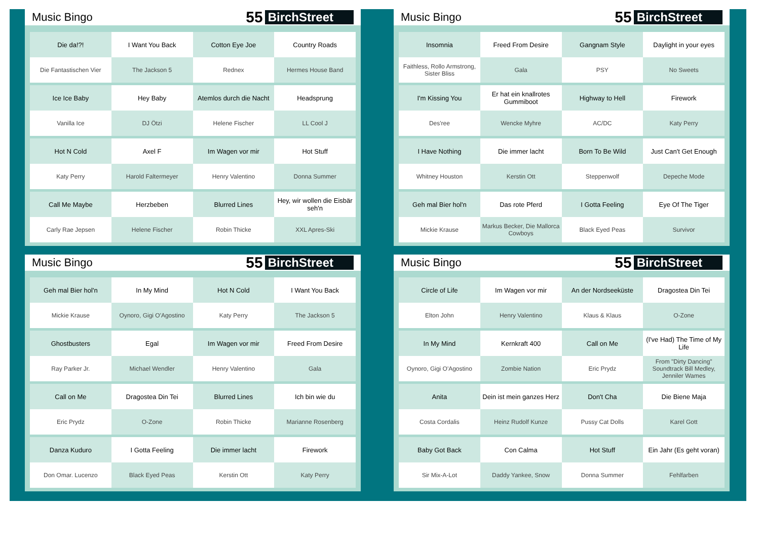Music Bingo
55 BirchStreet
| Die da!?! | I Want You Back | Cotton Eye Joe | Country Roads |
| Die Fantastischen Vier | The Jackson 5 | Rednex | Hermes House Band |
| Ice Ice Baby | Hey Baby | Atemlos durch die Nacht | Headsprung |
| Vanilla Ice | DJ Ötzi | Helene Fischer | LL Cool J |
| Hot N Cold | Axel F | Im Wagen vor mir | Hot Stuff |
| Katy Perry | Harold Faltermeyer | Henry Valentino | Donna Summer |
| Call Me Maybe | Herzbeben | Blurred Lines | Hey, wir wollen die Eisbär seh'n |
| Carly Rae Jepsen | Helene Fischer | Robin Thicke | XXL Apres-Ski |
Music Bingo
55 BirchStreet
| Insomnia | Freed From Desire | Gangnam Style | Daylight in your eyes |
| Faithless, Rollo Armstrong, Sister Bliss | Gala | PSY | No Sweets |
| I'm Kissing You | Er hat ein knallrotes Gummiboot | Highway to Hell | Firework |
| Des'ree | Wencke Myhre | AC/DC | Katy Perry |
| I Have Nothing | Die immer lacht | Born To Be Wild | Just Can't Get Enough |
| Whitney Houston | Kerstin Ott | Steppenwolf | Depeche Mode |
| Geh mal Bier hol'n | Das rote Pferd | I Gotta Feeling | Eye Of The Tiger |
| Mickie Krause | Markus Becker, Die Mallorca Cowboys | Black Eyed Peas | Survivor |
Music Bingo
55 BirchStreet
| Geh mal Bier hol'n | In My Mind | Hot N Cold | I Want You Back |
| Mickie Krause | Oynoro, Gigi O'Agostino | Katy Perry | The Jackson 5 |
| Ghostbusters | Egal | Im Wagen vor mir | Freed From Desire |
| Ray Parker Jr. | Michael Wendler | Henry Valentino | Gala |
| Call on Me | Dragostea Din Tei | Blurred Lines | Ich bin wie du |
| Eric Prydz | O-Zone | Robin Thicke | Marianne Rosenberg |
| Danza Kuduro | I Gotta Feeling | Die immer lacht | Firework |
| Don Omar. Lucenzo | Black Eyed Peas | Kerstin Ott | Katy Perry |
Music Bingo
55 BirchStreet
| Circle of Life | Im Wagen vor mir | An der Nordseeküste | Dragostea Din Tei |
| Elton John | Henry Valentino | Klaus & Klaus | O-Zone |
| In My Mind | Kernkraft 400 | Call on Me | (I've Had) The Time of My Life |
| Oynoro, Gigi O'Agostino | Zombie Nation | Eric Prydz | From "Dirty Dancing" Soundtrack Bill Medley, Jenniler Wames |
| Anita | Dein ist mein ganzes Herz | Don't Cha | Die Biene Maja |
| Costa Cordalis | Heinz Rudolf Kunze | Pussy Cat Dolls | Karel Gott |
| Baby Got Back | Con Calma | Hot Stuff | Ein Jahr (Es geht voran) |
| Sir Mix-A-Lot | Daddy Yankee, Snow | Donna Summer | Fehlfarben |